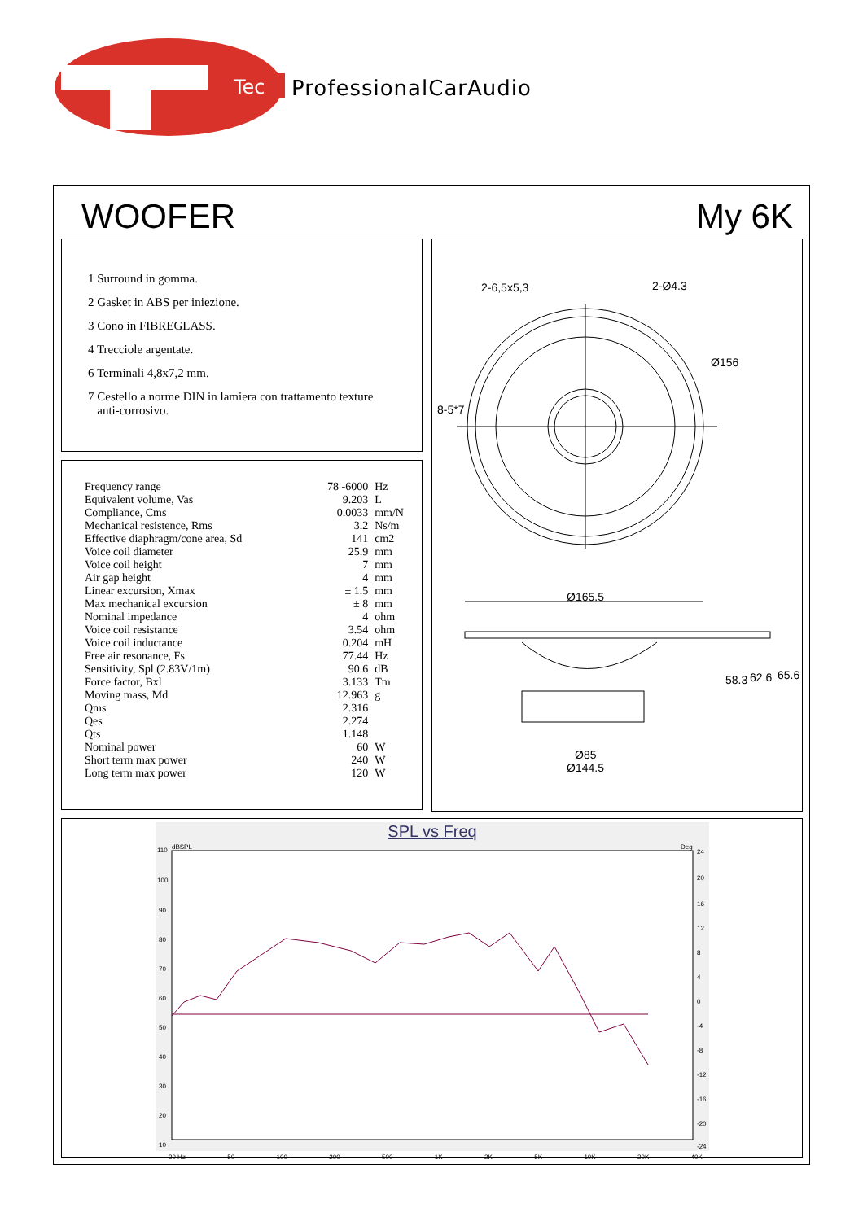Tec
ProfessionalCarAudio
WOOFER My 6K
1 Surround in gomma.
2 Gasket in ABS per iniezione.
3 Cono in FIBREGLASS.
4 Trecciole argentate.
6 Terminali 4,8x7,2 mm.
7 Cestello a norme DIN in lamiera con trattamento texture
anti-corrosivo.
| Frequency range | 78 -6000 | Hz |
| Equivalent volume, Vas | 9.203 | L |
| Compliance, Cms | 0.0033 | mm/N |
| Mechanical resistence, Rms | 3.2 | Ns/m |
| Effective diaphragm/cone area, Sd | 141 | cm2 |
| Voice coil diameter | 25.9 | mm |
| Voice coil height | 7 | mm |
| Air gap height | 4 | mm |
| Linear excursion, Xmax | ± 1.5 | mm |
| Max mechanical excursion | ± 8 | mm |
| Nominal impedance | 4 | ohm |
| Voice coil resistance | 3.54 | ohm |
| Voice coil inductance | 0.204 | mH |
| Free air resonance, Fs | 77.44 | Hz |
| Sensitivity, Spl (2.83V/1m) | 90.6 | dB |
| Force factor, Bxl | 3.133 | Tm |
| Moving mass, Md | 12.963 | g |
| Qms | 2.316 | |
| Qes | 2.274 | |
| Qts | 1.148 | |
| Nominal power | 60 | W |
| Short term max power | 240 | W |
| Long term max power | 120 | W |
2-6,5x5,3
2-Ø4.3
Ø156
8-5*7
Ø165.5
58.3
62.6
65.6
Ø85
Ø144.5
SPL vs Freq
dBSPL
Deg
110
100
90
80
70
60
50
40
30
20
10
24
20
16
12
8
4
0
-4
-8
-12
-16
-20
-24
20 Hz 50 100 200 500 1K 2K 5K 10K 20K 40K